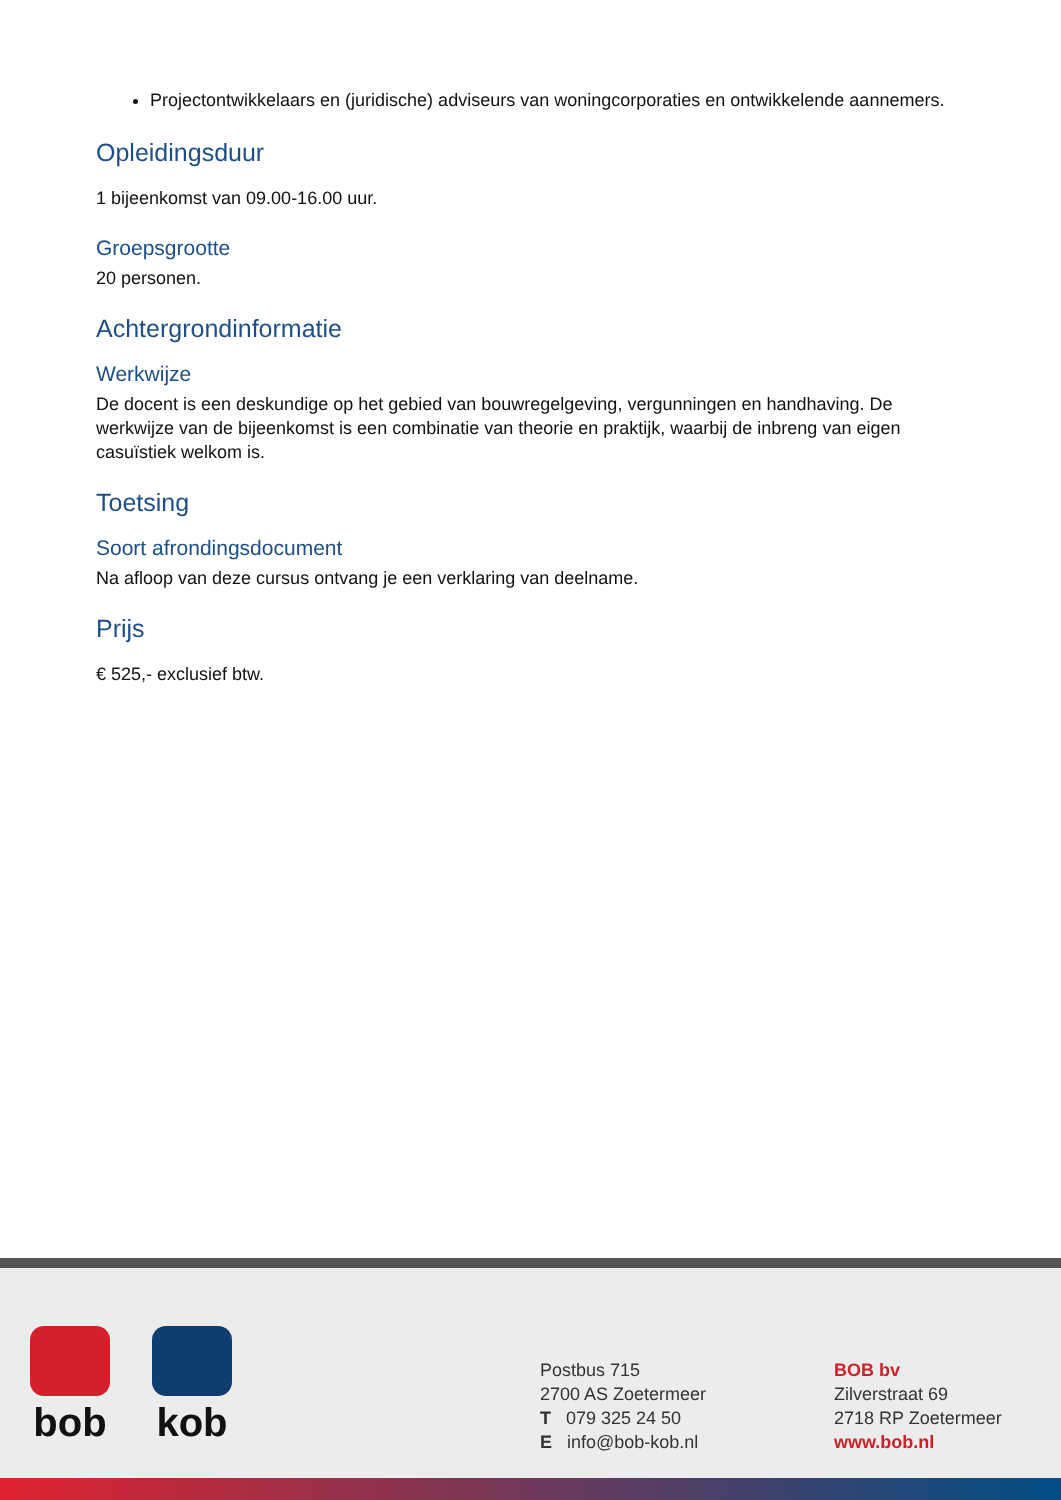Projectontwikkelaars en (juridische) adviseurs van woningcorporaties en ontwikkelende aannemers.
Opleidingsduur
1 bijeenkomst van 09.00-16.00 uur.
Groepsgrootte
20 personen.
Achtergrondinformatie
Werkwijze
De docent is een deskundige op het gebied van bouwregelgeving, vergunningen en handhaving. De werkwijze van de bijeenkomst is een combinatie van theorie en praktijk, waarbij de inbreng van eigen casuïstiek welkom is.
Toetsing
Soort afrondingsdocument
Na afloop van deze cursus ontvang je een verklaring van deelname.
Prijs
€ 525,- exclusief btw.
bob kob
Postbus 715
2700 AS Zoetermeer
T 079 325 24 50
E info@bob-kob.nl
BOB bv
Zilverstraat 69
2718 RP Zoetermeer
www.bob.nl